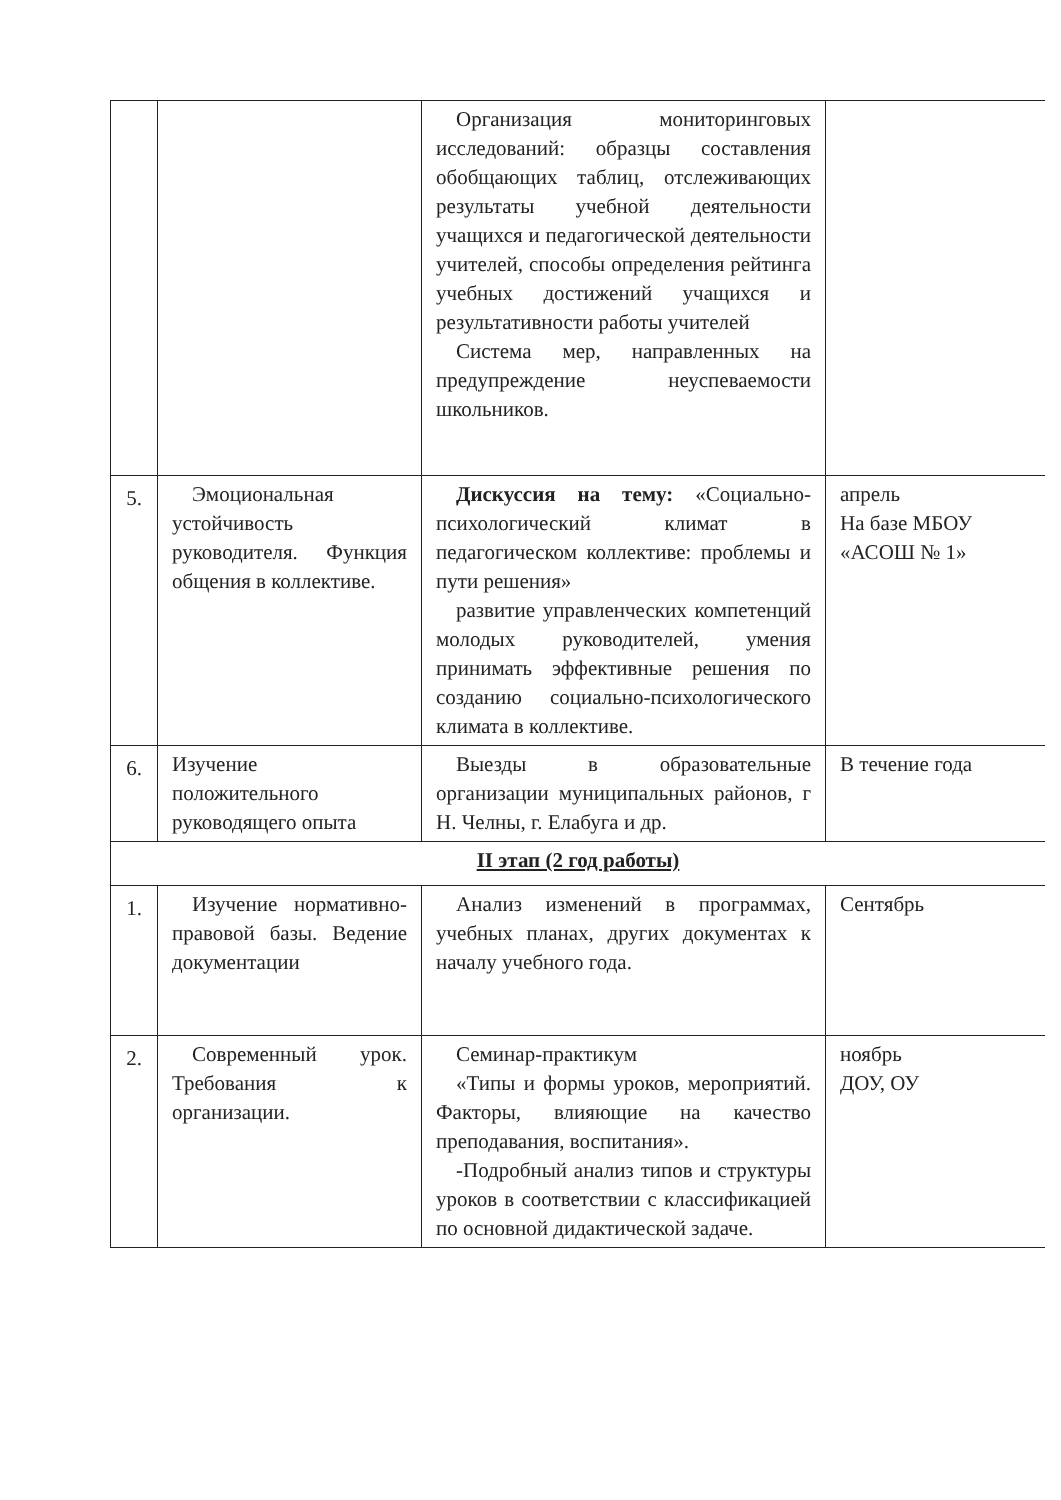| | | Организация мониторинговых исследований: образцы составления обобщающих таблиц, отслеживающих результаты учебной деятельности учащихся и педагогической деятельности учителей, способы определения рейтинга учебных достижений учащихся и результативности работы учителей Система мер, направленных на предупреждение неуспеваемости школьников. | |
| 5. | Эмоциональная устойчивость руководителя. Функция общения в коллективе. | Дискуссия на тему: «Социально-психологический климат в педагогическом коллективе: проблемы и пути решения» развитие управленческих компетенций молодых руководителей, умения принимать эффективные решения по созданию социально-психологического климата в коллективе. | апрель На базе МБОУ «АСОШ № 1» |
| 6. | Изучение положительного руководящего опыта | Выезды в образовательные организации муниципальных районов, г Н. Челны, г. Елабуга и др. | В течение года |
| II этап (2 год работы) | | | |
| 1. | Изучение нормативно-правовой базы. Ведение документации | Анализ изменений в программах, учебных планах, других документах к началу учебного года. | Сентябрь |
| 2. | Современный урок. Требования к организации. | Семинар-практикум «Типы и формы уроков, мероприятий. Факторы, влияющие на качество преподавания, воспитания». -Подробный анализ типов и структуры уроков в соответствии с классификацией по основной дидактической задаче. | ноябрь ДОУ, ОУ |